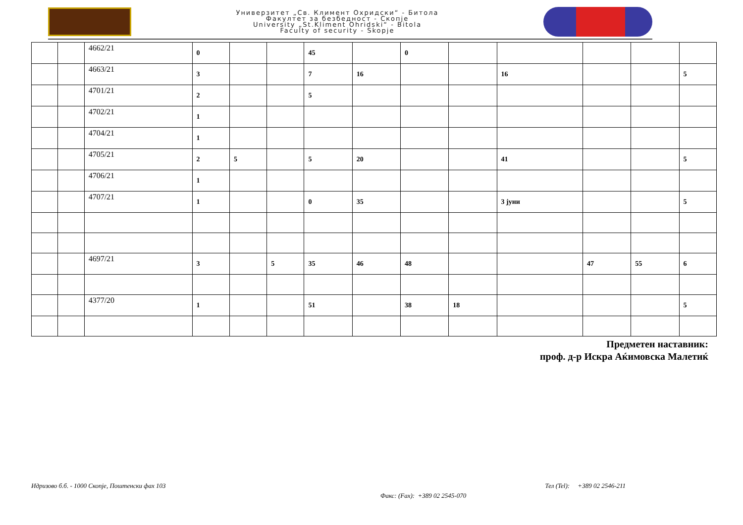Универзитет „Св. Климент Охридски“ - Битола
Факултет за безбедност - Скопје
University „St.Kliment Ohridski“ - Bitola
Faculty of security - Skopje
| | | 4662/21 | 0 | | | 45 | | 0 | | | | | |
| | | 4663/21 | 3 | | | 7 | 16 | | | 16 | | | 5 |
| | | 4701/21 | 2 | | | 5 | | | | | | | |
| | | 4702/21 | 1 | | | | | | | | | | |
| | | 4704/21 | 1 | | | | | | | | | | |
| | | 4705/21 | 2 | 5 | | 5 | 20 | | | 41 | | | 5 |
| | | 4706/21 | 1 | | | | | | | | | | |
| | | 4707/21 | 1 | | | 0 | 35 | | | 3 јуни | | | 5 |
| | | 4697/21 | 3 | | 5 | 35 | 46 | 48 | | | 47 | 55 | 6 |
| | | 4377/20 | 1 | | | 51 | | 38 | 18 | | | | 5 |
Предметен наставник:
проф. д-р Искра Аќимовска Малетиќ
Идризово б.б. - 1000 Скопје, Поштенски фах 103 Тел (Tel): +389 02 2546-211
Факс: (Fax): +389 02 2545-070